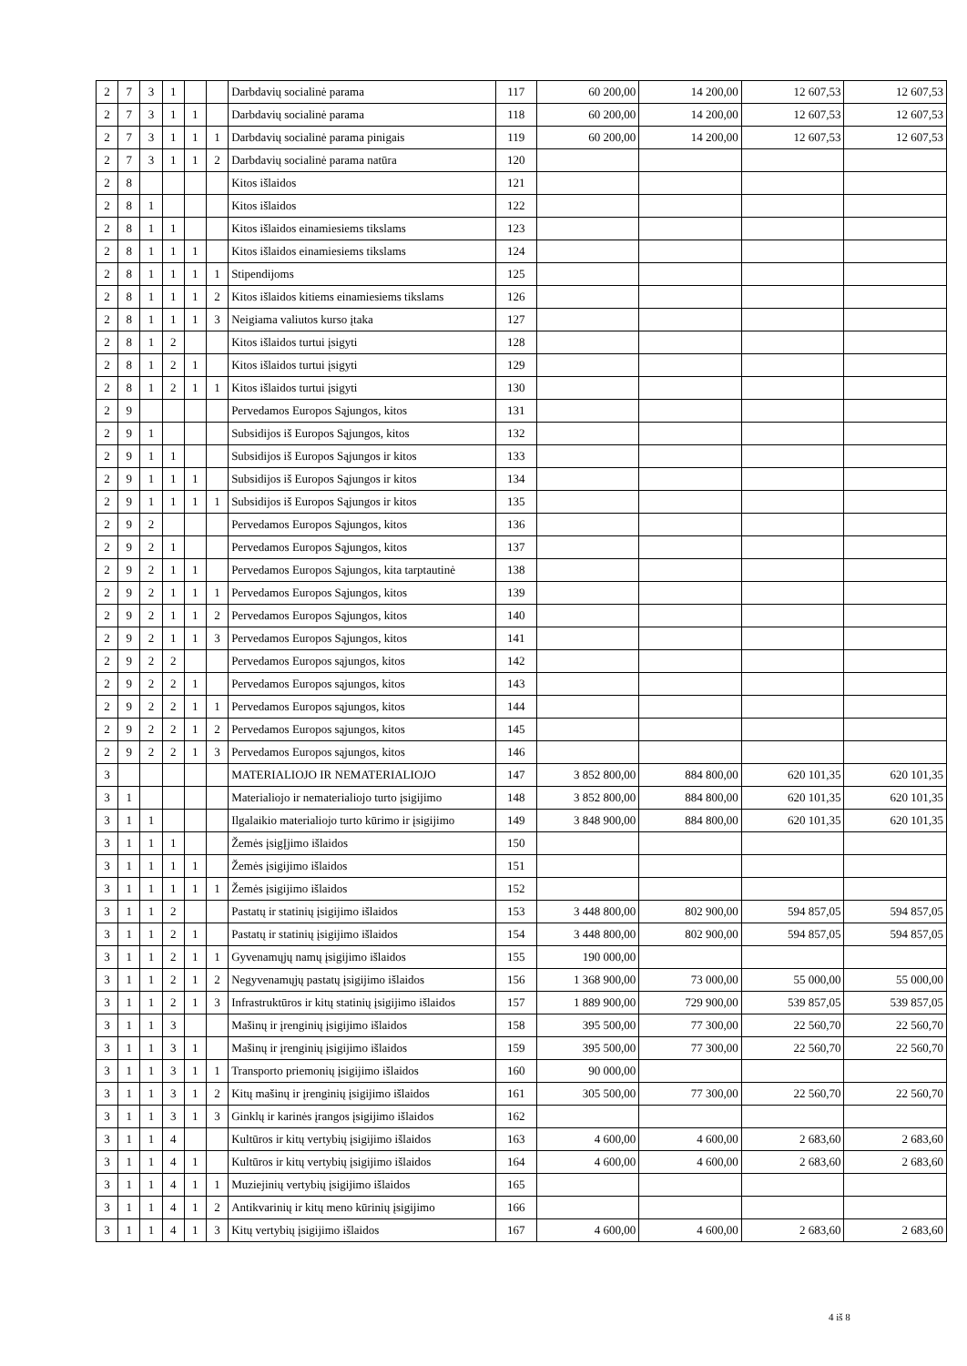| 2 | 7 | 3 | 1 | | | Darbdavių socialinė parama | 117 | 60 200,00 | 14 200,00 | 12 607,53 | 12 607,53 |
| 2 | 7 | 3 | 1 | 1 | | Darbdavių socialinė parama | 118 | 60 200,00 | 14 200,00 | 12 607,53 | 12 607,53 |
| 2 | 7 | 3 | 1 | 1 | 1 | Darbdavių socialinė parama pinigais | 119 | 60 200,00 | 14 200,00 | 12 607,53 | 12 607,53 |
| 2 | 7 | 3 | 1 | 1 | 2 | Darbdavių socialinė parama natūra | 120 | | | | |
| 2 | 8 | | | | | Kitos išlaidos | 121 | | | | |
| 2 | 8 | 1 | | | | Kitos išlaidos | 122 | | | | |
| 2 | 8 | 1 | 1 | | | Kitos išlaidos einamiesiems tikslams | 123 | | | | |
| 2 | 8 | 1 | 1 | 1 | | Kitos išlaidos einamiesiems tikslams | 124 | | | | |
| 2 | 8 | 1 | 1 | 1 | 1 | Stipendijoms | 125 | | | | |
| 2 | 8 | 1 | 1 | 1 | 2 | Kitos išlaidos kitiems einamiesiems tikslams | 126 | | | | |
| 2 | 8 | 1 | 1 | 1 | 3 | Neigiama valiutos kurso įtaka | 127 | | | | |
| 2 | 8 | 1 | 2 | | | Kitos išlaidos turtui įsigyti | 128 | | | | |
| 2 | 8 | 1 | 2 | 1 | | Kitos išlaidos turtui įsigyti | 129 | | | | |
| 2 | 8 | 1 | 2 | 1 | 1 | Kitos išlaidos turtui įsigyti | 130 | | | | |
| 2 | 9 | | | | | Pervedamos Europos Sąjungos, kitos | 131 | | | | |
| 2 | 9 | 1 | | | | Subsidijos iš Europos Sąjungos, kitos | 132 | | | | |
| 2 | 9 | 1 | 1 | | | Subsidijos iš Europos Sąjungos ir kitos | 133 | | | | |
| 2 | 9 | 1 | 1 | 1 | | Subsidijos iš Europos Sąjungos ir kitos | 134 | | | | |
| 2 | 9 | 1 | 1 | 1 | 1 | Subsidijos iš Europos Sąjungos ir kitos | 135 | | | | |
| 2 | 9 | 2 | | | | Pervedamos Europos Sąjungos, kitos | 136 | | | | |
| 2 | 9 | 2 | 1 | | | Pervedamos Europos Sąjungos, kitos | 137 | | | | |
| 2 | 9 | 2 | 1 | 1 | | Pervedamos Europos Sąjungos, kita tarptautinė | 138 | | | | |
| 2 | 9 | 2 | 1 | 1 | 1 | Pervedamos Europos Sąjungos, kitos | 139 | | | | |
| 2 | 9 | 2 | 1 | 1 | 2 | Pervedamos Europos Sąjungos, kitos | 140 | | | | |
| 2 | 9 | 2 | 1 | 1 | 3 | Pervedamos Europos Sąjungos, kitos | 141 | | | | |
| 2 | 9 | 2 | 2 | | | Pervedamos Europos sąjungos, kitos | 142 | | | | |
| 2 | 9 | 2 | 2 | 1 | | Pervedamos Europos sąjungos, kitos | 143 | | | | |
| 2 | 9 | 2 | 2 | 1 | 1 | Pervedamos Europos sąjungos, kitos | 144 | | | | |
| 2 | 9 | 2 | 2 | 1 | 2 | Pervedamos Europos sąjungos, kitos | 145 | | | | |
| 2 | 9 | 2 | 2 | 1 | 3 | Pervedamos Europos sąjungos, kitos | 146 | | | | |
| 3 | | | | | | MATERIALIOJO IR NEMATERIALIOJO | 147 | 3 852 800,00 | 884 800,00 | 620 101,35 | 620 101,35 |
| 3 | 1 | | | | | Materialiojo ir nematerialiojo turto įsigijimo | 148 | 3 852 800,00 | 884 800,00 | 620 101,35 | 620 101,35 |
| 3 | 1 | 1 | | | | Ilgalaikio materialiojo turto kūrimo ir įsigijimo | 149 | 3 848 900,00 | 884 800,00 | 620 101,35 | 620 101,35 |
| 3 | 1 | 1 | 1 | | | Žemės įsigĮjimo išlaidos | 150 | | | | |
| 3 | 1 | 1 | 1 | 1 | | Žemės įsigijimo išlaidos | 151 | | | | |
| 3 | 1 | 1 | 1 | 1 | 1 | Žemės įsigijimo išlaidos | 152 | | | | |
| 3 | 1 | 1 | 2 | | | Pastatų ir statinių įsigijimo išlaidos | 153 | 3 448 800,00 | 802 900,00 | 594 857,05 | 594 857,05 |
| 3 | 1 | 1 | 2 | 1 | | Pastatų ir statinių įsigijimo išlaidos | 154 | 3 448 800,00 | 802 900,00 | 594 857,05 | 594 857,05 |
| 3 | 1 | 1 | 2 | 1 | 1 | Gyvenamųjų namų įsigijimo išlaidos | 155 | 190 000,00 | | | |
| 3 | 1 | 1 | 2 | 1 | 2 | Negyvenamųjų pastatų įsigijimo išlaidos | 156 | 1 368 900,00 | 73 000,00 | 55 000,00 | 55 000,00 |
| 3 | 1 | 1 | 2 | 1 | 3 | Infrastruktūros ir kitų statinių įsigijimo išlaidos | 157 | 1 889 900,00 | 729 900,00 | 539 857,05 | 539 857,05 |
| 3 | 1 | 1 | 3 | | | Mašinų ir įrenginių įsigijimo išlaidos | 158 | 395 500,00 | 77 300,00 | 22 560,70 | 22 560,70 |
| 3 | 1 | 1 | 3 | 1 | | Mašinų ir įrenginių įsigijimo išlaidos | 159 | 395 500,00 | 77 300,00 | 22 560,70 | 22 560,70 |
| 3 | 1 | 1 | 3 | 1 | 1 | Transporto priemonių įsigijimo išlaidos | 160 | 90 000,00 | | | |
| 3 | 1 | 1 | 3 | 1 | 2 | Kitų mašinų ir įrenginių įsigijimo išlaidos | 161 | 305 500,00 | 77 300,00 | 22 560,70 | 22 560,70 |
| 3 | 1 | 1 | 3 | 1 | 3 | Ginklų ir karinės įrangos įsigijimo išlaidos | 162 | | | | |
| 3 | 1 | 1 | 4 | | | Kultūros ir kitų vertybių įsigijimo išlaidos | 163 | 4 600,00 | 4 600,00 | 2 683,60 | 2 683,60 |
| 3 | 1 | 1 | 4 | 1 | | Kultūros ir kitų vertybių įsigijimo išlaidos | 164 | 4 600,00 | 4 600,00 | 2 683,60 | 2 683,60 |
| 3 | 1 | 1 | 4 | 1 | 1 | Muziejinių vertybių įsigijimo išlaidos | 165 | | | | |
| 3 | 1 | 1 | 4 | 1 | 2 | Antikvarinių ir kitų meno kūrinių įsigijimo | 166 | | | | |
| 3 | 1 | 1 | 4 | 1 | 3 | Kitų vertybių įsigijimo išlaidos | 167 | 4 600,00 | 4 600,00 | 2 683,60 | 2 683,60 |
4 iš 8